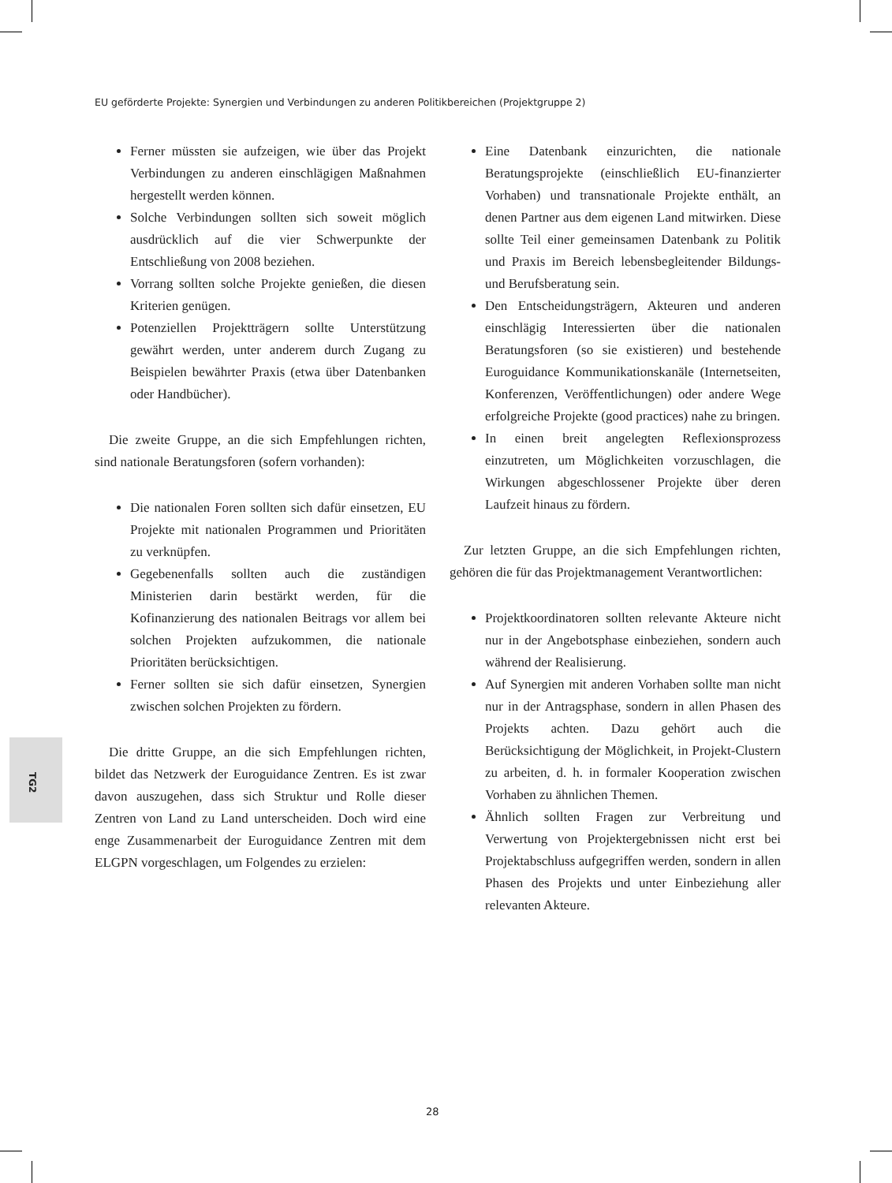EU geförderte Projekte: Synergien und Verbindungen zu anderen Politikbereichen (Projektgruppe 2)
Ferner müssten sie aufzeigen, wie über das Projekt Verbindungen zu anderen einschlägigen Maßnahmen hergestellt werden können.
Solche Verbindungen sollten sich soweit möglich ausdrücklich auf die vier Schwerpunkte der Entschließung von 2008 beziehen.
Vorrang sollten solche Projekte genießen, die diesen Kriterien genügen.
Potenziellen Projektträgern sollte Unterstützung gewährt werden, unter anderem durch Zugang zu Beispielen bewährter Praxis (etwa über Datenbanken oder Handbücher).
Die zweite Gruppe, an die sich Empfehlungen richten, sind nationale Beratungsforen (sofern vorhanden):
Die nationalen Foren sollten sich dafür einsetzen, EU Projekte mit nationalen Programmen und Prioritäten zu verknüpfen.
Gegebenenfalls sollten auch die zuständigen Ministerien darin bestärkt werden, für die Kofinanzierung des nationalen Beitrags vor allem bei solchen Projekten aufzukommen, die nationale Prioritäten berücksichtigen.
Ferner sollten sie sich dafür einsetzen, Synergien zwischen solchen Projekten zu fördern.
Die dritte Gruppe, an die sich Empfehlungen richten, bildet das Netzwerk der Euroguidance Zentren. Es ist zwar davon auszugehen, dass sich Struktur und Rolle dieser Zentren von Land zu Land unterscheiden. Doch wird eine enge Zusammenarbeit der Euroguidance Zentren mit dem ELGPN vorgeschlagen, um Folgendes zu erzielen:
Eine Datenbank einzurichten, die nationale Beratungsprojekte (einschließlich EU-finanzierter Vorhaben) und transnationale Projekte enthält, an denen Partner aus dem eigenen Land mitwirken. Diese sollte Teil einer gemeinsamen Datenbank zu Politik und Praxis im Bereich lebensbegleitender Bildungs- und Berufsberatung sein.
Den Entscheidungsträgern, Akteuren und anderen einschlägig Interessierten über die nationalen Beratungsforen (so sie existieren) und bestehende Euroguidance Kommunikationskanäle (Internetseiten, Konferenzen, Veröffentlichungen) oder andere Wege erfolgreiche Projekte (good practices) nahe zu bringen.
In einen breit angelegten Reflexionsprozess einzutreten, um Möglichkeiten vorzuschlagen, die Wirkungen abgeschlossener Projekte über deren Laufzeit hinaus zu fördern.
Zur letzten Gruppe, an die sich Empfehlungen richten, gehören die für das Projektmanagement Verantwortlichen:
Projektkoordinatoren sollten relevante Akteure nicht nur in der Angebotsphase einbeziehen, sondern auch während der Realisierung.
Auf Synergien mit anderen Vorhaben sollte man nicht nur in der Antragsphase, sondern in allen Phasen des Projekts achten. Dazu gehört auch die Berücksichtigung der Möglichkeit, in Projekt-Clustern zu arbeiten, d. h. in formaler Kooperation zwischen Vorhaben zu ähnlichen Themen.
Ähnlich sollten Fragen zur Verbreitung und Verwertung von Projektergebnissen nicht erst bei Projektabschluss aufgegriffen werden, sondern in allen Phasen des Projekts und unter Einbeziehung aller relevanten Akteure.
TG2
28